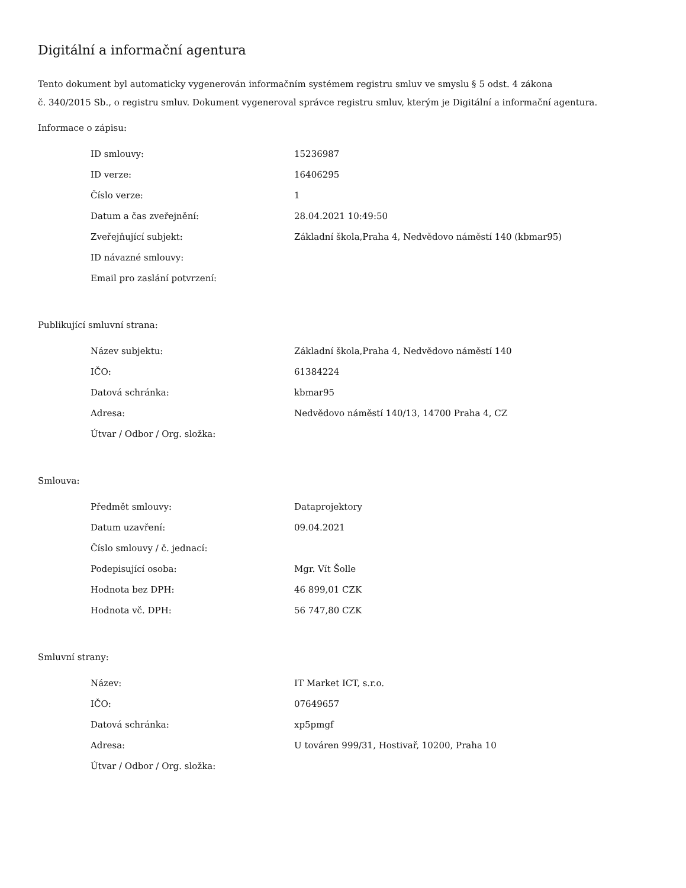Digitální a informační agentura
Tento dokument byl automaticky vygenerován informačním systémem registru smluv ve smyslu § 5 odst. 4 zákona
č. 340/2015 Sb., o registru smluv. Dokument vygeneroval správce registru smluv, kterým je Digitální a informační agentura.
Informace o zápisu:
| ID smlouvy: | 15236987 |
| ID verze: | 16406295 |
| Číslo verze: | 1 |
| Datum a čas zveřejnění: | 28.04.2021 10:49:50 |
| Zveřejňující subjekt: | Základní škola,Praha 4, Nedvědovo náměstí 140 (kbmar95) |
| ID návazné smlouvy: | |
| Email pro zaslání potvrzení: | |
Publikující smluvní strana:
| Název subjektu: | Základní škola,Praha 4, Nedvědovo náměstí 140 |
| IČO: | 61384224 |
| Datová schránka: | kbmar95 |
| Adresa: | Nedvědovo náměstí 140/13, 14700 Praha 4, CZ |
| Útvar / Odbor / Org. složka: | |
Smlouva:
| Předmět smlouvy: | Dataprojektory |
| Datum uzavření: | 09.04.2021 |
| Číslo smlouvy / č. jednací: | |
| Podepisující osoba: | Mgr. Vít Šolle |
| Hodnota bez DPH: | 46 899,01 CZK |
| Hodnota vč. DPH: | 56 747,80 CZK |
Smluvní strany:
| Název: | IT Market ICT, s.r.o. |
| IČO: | 07649657 |
| Datová schránka: | xp5pmgf |
| Adresa: | U továren 999/31, Hostivař, 10200, Praha 10 |
| Útvar / Odbor / Org. složka: | |